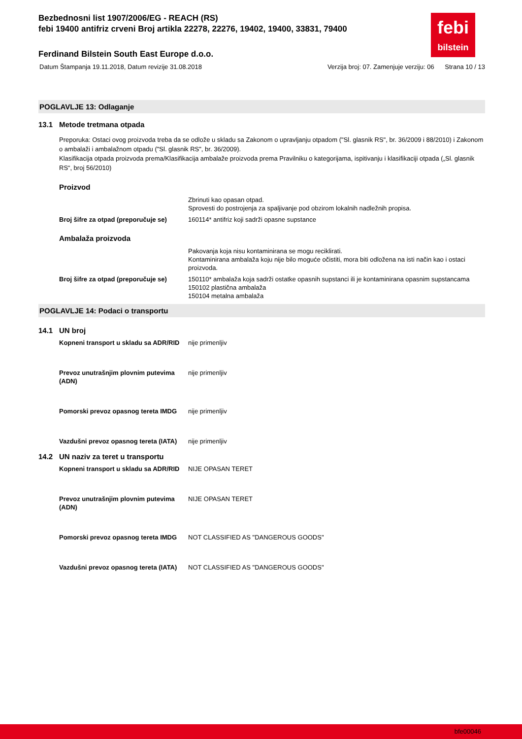febi
bilstein
Bezbednosni list 1907/2006/EG - REACH (RS)
febi 19400 antifriz crveni Broj artikla 22278, 22276, 19402, 19400, 33831, 79400
Ferdinand Bilstein South East Europe d.o.o.
Datum Štampanja 19.11.2018, Datum revizije 31.08.2018 Verzija broj: 07. Zamenjuje verziju: 06 Strana 10 / 13
POGLAVLJE 13: Odlaganje
13.1 Metode tretmana otpada
Preporuka: Ostaci ovog proizvoda treba da se odlože u skladu sa Zakonom o upravljanju otpadom ("Sl. glasnik RS", br. 36/2009 i 88/2010) i Zakonom o ambalaži i ambalažnom otpadu ("Sl. glasnik RS", br. 36/2009).
Klasifikacija otpada proizvoda prema/Klasifikacija ambalaže proizvoda prema Pravilniku o kategorijama, ispitivanju i klasifikaciji otpada („Sl. glasnik RS“, broj 56/2010)
Proizvod
Zbrinuti kao opasan otpad.
Sprovesti do postrojenja za spaljivanje pod obzirom lokalnih nadležnih propisa.
Broj šifre za otpad (preporučuje se)
160114* antifriz koji sadrži opasne supstance
Ambalaža proizvoda
Pakovanja koja nisu kontaminirana se mogu reciklirati.
Kontaminirana ambalaža koju nije bilo moguće očistiti, mora biti odložena na isti način kao i ostaci proizvoda.
Broj šifre za otpad (preporučuje se)
150110* ambalaža koja sadrži ostatke opasnih supstanci ili je kontaminirana opasnim supstancama
150102 plastična ambalaža
150104 metalna ambalaža
POGLAVLJE 14: Podaci o transportu
14.1 UN broj
Kopneni transport u skladu sa ADR/RID
nije primenljiv
Prevoz unutrašnjim plovnim putevima (ADN)
nije primenljiv
Pomorski prevoz opasnog tereta IMDG
nije primenljiv
Vazdušni prevoz opasnog tereta (IATA)
nije primenljiv
14.2 UN naziv za teret u transportu
Kopneni transport u skladu sa ADR/RID
NIJE OPASAN TERET
Prevoz unutrašnjim plovnim putevima (ADN)
NIJE OPASAN TERET
Pomorski prevoz opasnog tereta IMDG
NOT CLASSIFIED AS "DANGEROUS GOODS"
Vazdušni prevoz opasnog tereta (IATA)
NOT CLASSIFIED AS "DANGEROUS GOODS"
bfe00046